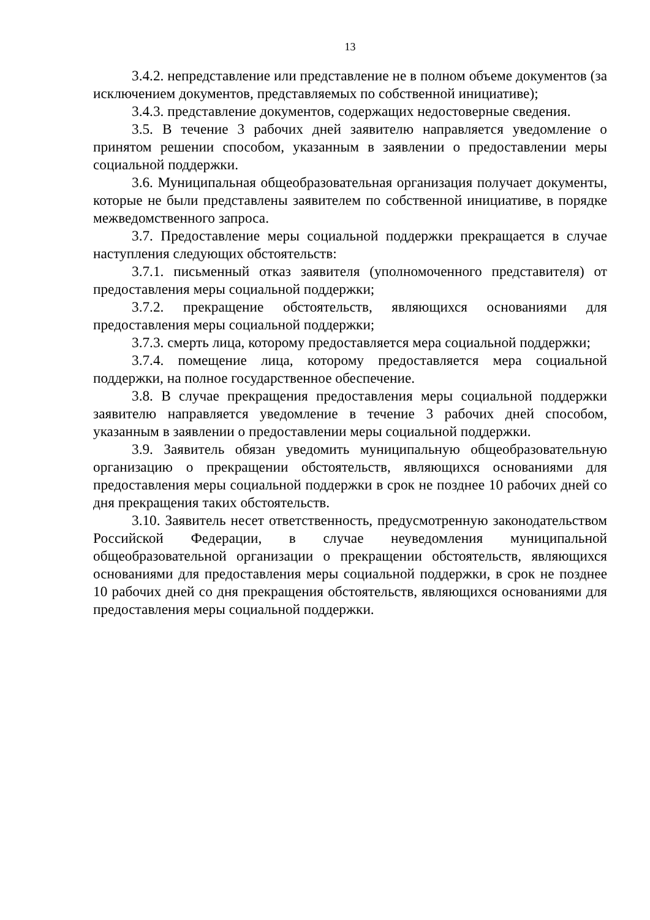13
3.4.2. непредставление или представление не в полном объеме документов (за исключением документов, представляемых по собственной инициативе);
3.4.3. представление документов, содержащих недостоверные сведения.
3.5. В течение 3 рабочих дней заявителю направляется уведомление о принятом решении способом, указанным в заявлении о предоставлении меры социальной поддержки.
3.6. Муниципальная общеобразовательная организация получает документы, которые не были представлены заявителем по собственной инициативе, в порядке межведомственного запроса.
3.7. Предоставление меры социальной поддержки прекращается в случае наступления следующих обстоятельств:
3.7.1. письменный отказ заявителя (уполномоченного представителя) от предоставления меры социальной поддержки;
3.7.2. прекращение обстоятельств, являющихся основаниями для предоставления меры социальной поддержки;
3.7.3. смерть лица, которому предоставляется мера социальной поддержки;
3.7.4. помещение лица, которому предоставляется мера социальной поддержки, на полное государственное обеспечение.
3.8. В случае прекращения предоставления меры социальной поддержки заявителю направляется уведомление в течение 3 рабочих дней способом, указанным в заявлении о предоставлении меры социальной поддержки.
3.9. Заявитель обязан уведомить муниципальную общеобразовательную организацию о прекращении обстоятельств, являющихся основаниями для предоставления меры социальной поддержки в срок не позднее 10 рабочих дней со дня прекращения таких обстоятельств.
3.10. Заявитель несет ответственность, предусмотренную законодательством Российской Федерации, в случае неуведомления муниципальной общеобразовательной организации о прекращении обстоятельств, являющихся основаниями для предоставления меры социальной поддержки, в срок не позднее 10 рабочих дней со дня прекращения обстоятельств, являющихся основаниями для предоставления меры социальной поддержки.